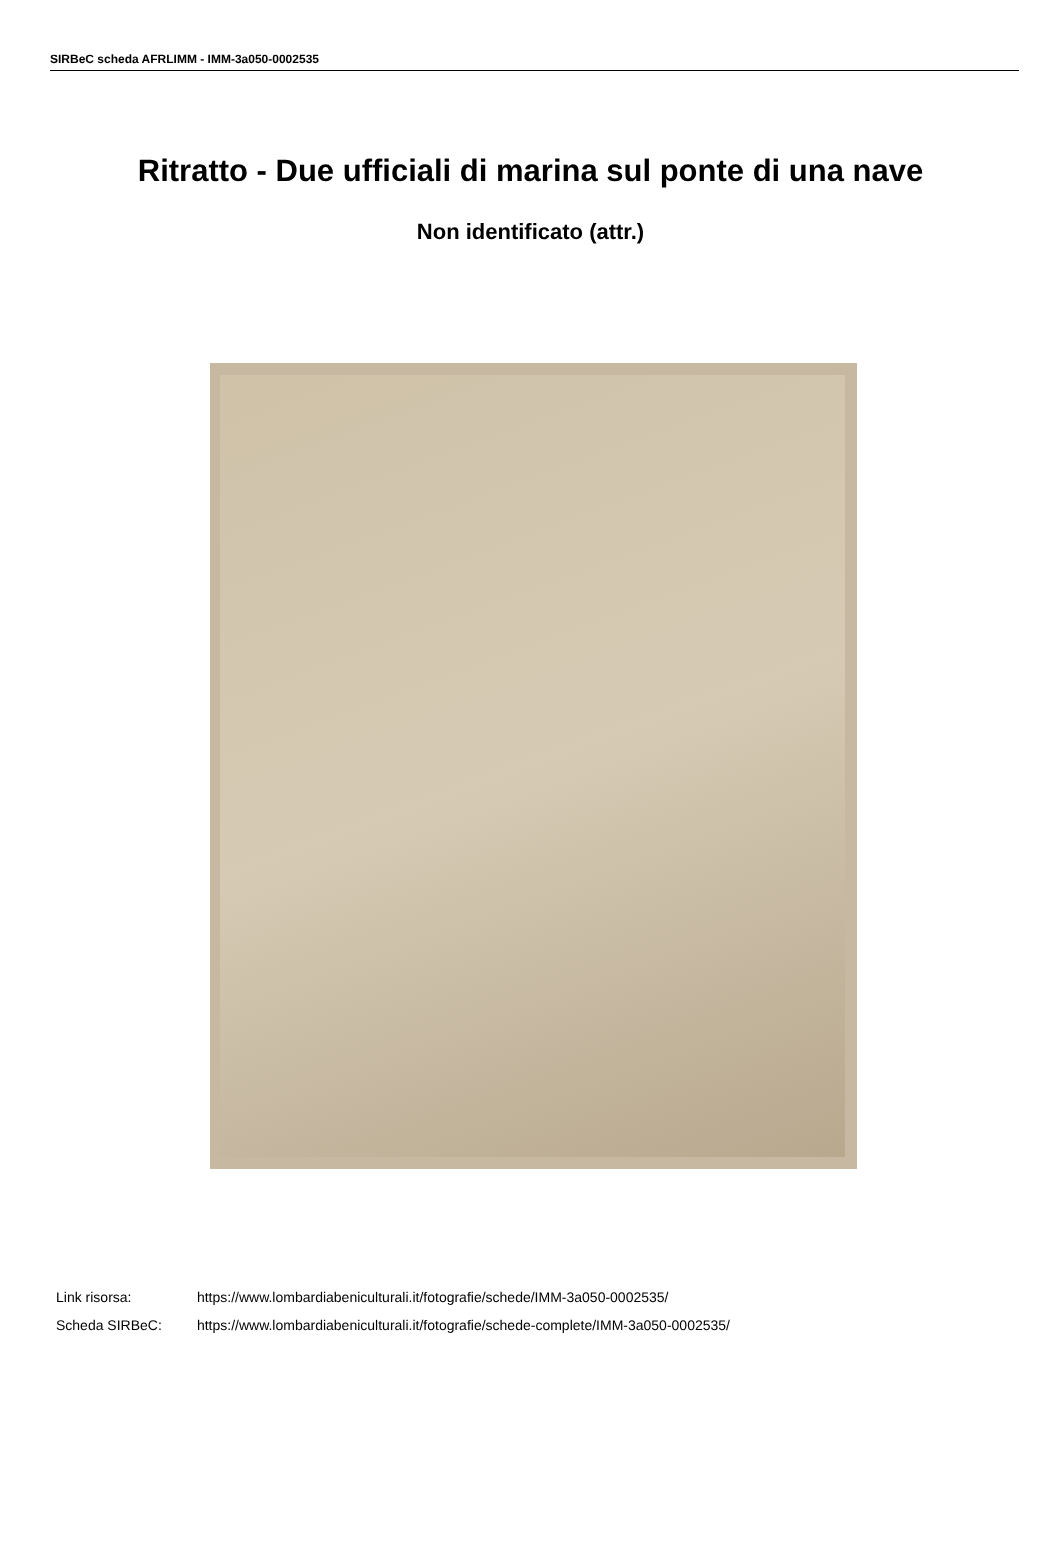SIRBeC scheda AFRLIMM - IMM-3a050-0002535
Ritratto - Due ufficiali di marina sul ponte di una nave
Non identificato (attr.)
Link risorsa: https://www.lombardiabeniculturali.it/fotografie/schede/IMM-3a050-0002535/
Scheda SIRBeC: https://www.lombardiabeniculturali.it/fotografie/schede-complete/IMM-3a050-0002535/